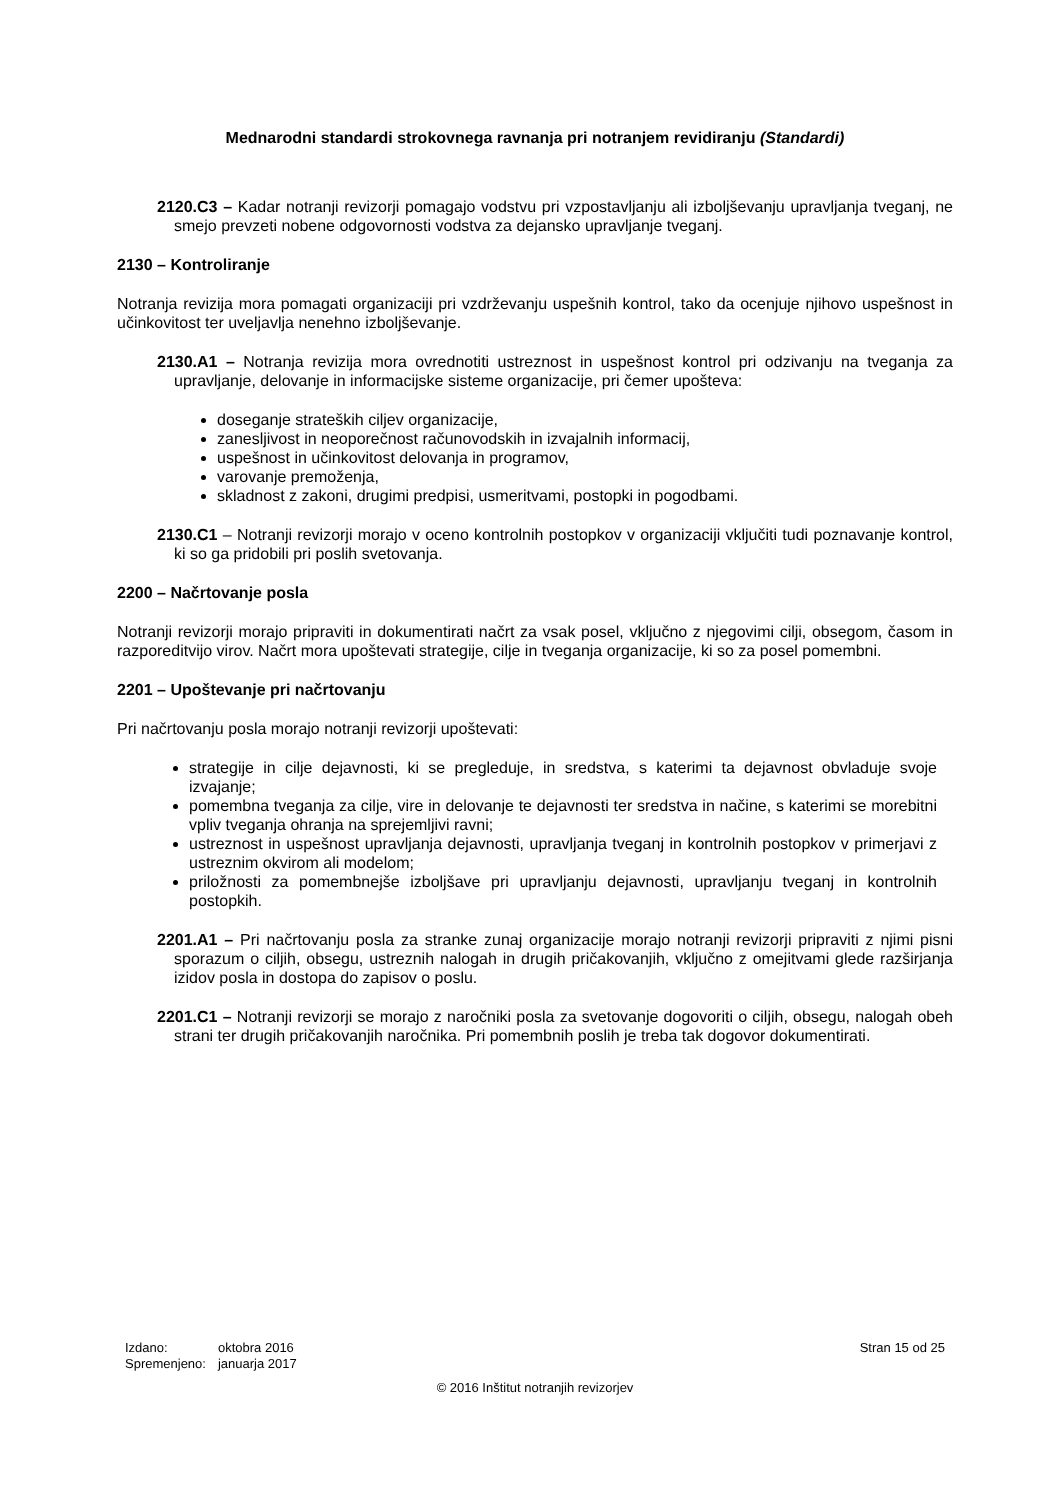Mednarodni standardi strokovnega ravnanja pri notranjem revidiranju (Standardi)
2120.C3 – Kadar notranji revizorji pomagajo vodstvu pri vzpostavljanju ali izboljševanju upravljanja tveganj, ne smejo prevzeti nobene odgovornosti vodstva za dejansko upravljanje tveganj.
2130 – Kontroliranje
Notranja revizija mora pomagati organizaciji pri vzdrževanju uspešnih kontrol, tako da ocenjuje njihovo uspešnost in učinkovitost ter uveljavlja nenehno izboljševanje.
2130.A1 – Notranja revizija mora ovrednotiti ustreznost in uspešnost kontrol pri odzivanju na tveganja za upravljanje, delovanje in informacijske sisteme organizacije, pri čemer upošteva:
doseganje strateških ciljev organizacije,
zanesljivost in neoporečnost računovodskih in izvajalnih informacij,
uspešnost in učinkovitost delovanja in programov,
varovanje premoženja,
skladnost z zakoni, drugimi predpisi, usmeritvami, postopki in pogodbami.
2130.C1 – Notranji revizorji morajo v oceno kontrolnih postopkov v organizaciji vključiti tudi poznavanje kontrol, ki so ga pridobili pri poslih svetovanja.
2200 – Načrtovanje posla
Notranji revizorji morajo pripraviti in dokumentirati načrt za vsak posel, vključno z njegovimi cilji, obsegom, časom in razporeditvijo virov. Načrt mora upoštevati strategije, cilje in tveganja organizacije, ki so za posel pomembni.
2201 – Upoštevanje pri načrtovanju
Pri načrtovanju posla morajo notranji revizorji upoštevati:
strategije in cilje dejavnosti, ki se pregleduje, in sredstva, s katerimi ta dejavnost obvladuje svoje izvajanje;
pomembna tveganja za cilje, vire in delovanje te dejavnosti ter sredstva in načine, s katerimi se morebitni vpliv tveganja ohranja na sprejemljivi ravni;
ustreznost in uspešnost upravljanja dejavnosti, upravljanja tveganj in kontrolnih postopkov v primerjavi z ustreznim okvirom ali modelom;
priložnosti za pomembnejše izboljšave pri upravljanju dejavnosti, upravljanju tveganj in kontrolnih postopkih.
2201.A1 – Pri načrtovanju posla za stranke zunaj organizacije morajo notranji revizorji pripraviti z njimi pisni sporazum o ciljih, obsegu, ustreznih nalogah in drugih pričakovanjih, vključno z omejitvami glede razširjanja izidov posla in dostopa do zapisov o poslu.
2201.C1 – Notranji revizorji se morajo z naročniki posla za svetovanje dogovoriti o ciljih, obsegu, nalogah obeh strani ter drugih pričakovanjih naročnika. Pri pomembnih poslih je treba tak dogovor dokumentirati.
| Izdano: | oktobra 2016 |
| Spremenjeno: | januarja 2017 |
Stran 15 od 25
© 2016 Inštitut notranjih revizorjev